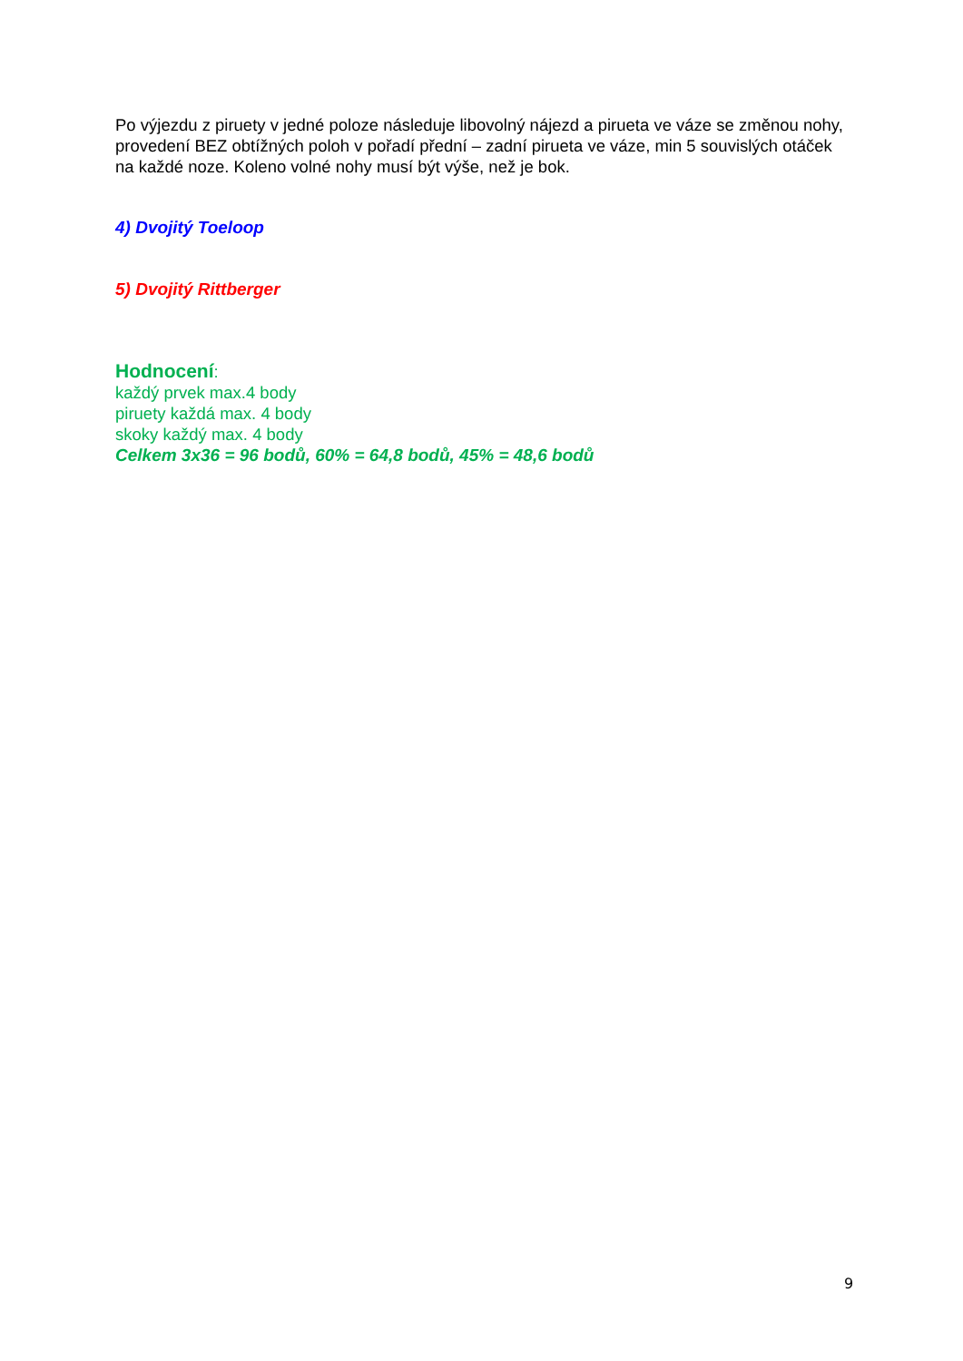Po výjezdu z piruety v jedné poloze následuje libovolný nájezd a pirueta ve váze se změnou nohy, provedení BEZ obtížných poloh v pořadí přední – zadní pirueta ve váze, min 5 souvislých otáček na každé noze. Koleno volné nohy musí být výše, než je bok.
4) Dvojitý Toeloop
5) Dvojitý Rittberger
Hodnocení:
každý prvek max.4 body
piruety každá max. 4 body
skoky každý max. 4 body
Celkem 3x36 = 96 bodů, 60% = 64,8 bodů, 45% = 48,6 bodů
9